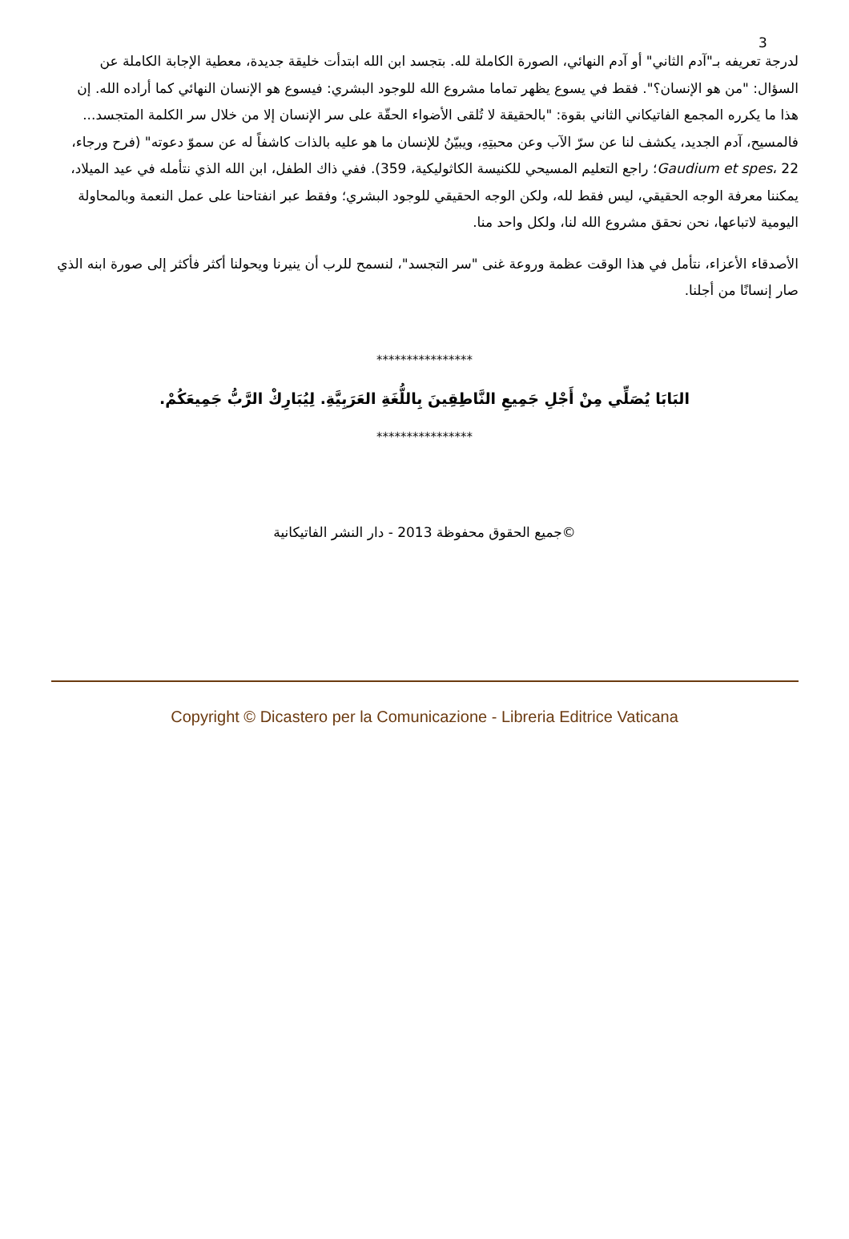3
لدرجة تعريفه بـ"آدم الثاني" أو آدم النهائي، الصورة الكاملة لله. بتجسد ابن الله ابتدأت خليقة جديدة، معطية الإجابة الكاملة عن السؤال: "من هو الإنسان؟". فقط في يسوع يظهر تماما مشروع الله للوجود البشري: فيسوع هو الإنسان النهائي كما أراده الله. إن هذا ما يكرره المجمع الفاتيكاني الثاني بقوة: "بالحقيقة لا تُلقى الأضواء الحقّة على سر الإنسان إلا من خلال سر الكلمة المتجسد... فالمسيح، آدم الجديد، يكشف لنا عن سرّ الآب وعن محبتِهِ، ويبيّنُ للإنسان ما هو عليه بالذات كاشفاً له عن سموّ دعوته" (فرح ورجاء، Gaudium et spes، 22؛ راجع التعليم المسيحي للكنيسة الكاثوليكية، 359). ففي ذاك الطفل، ابن الله الذي نتأمله في عيد الميلاد، يمكننا معرفة الوجه الحقيقي، ليس فقط لله، ولكن الوجه الحقيقي للوجود البشري؛ وفقط عبر انفتاحنا على عمل النعمة وبالمحاولة اليومية لاتباعها، نحن نحقق مشروع الله لنا، ولكل واحد منا.
الأصدقاء الأعزاء، نتأمل في هذا الوقت عظمة وروعة غنى "سر التجسد"، لنسمح للرب أن ينيرنا ويحولنا أكثر فأكثر إلى صورة ابنه الذي صار إنسانًا من أجلنا.
****************
البَابَا يُصَلِّي مِنْ أَجْلِ جَمِيعِ النَّاطِقِينَ بِاللُّغَةِ العَرَبِيَّةِ. لِيُبَارِكْ الرَّبُّ جَمِيعَكُمْ.
****************
©جميع الحقوق محفوظة 2013 - دار النشر الفاتيكانية
Copyright © Dicastero per la Comunicazione - Libreria Editrice Vaticana